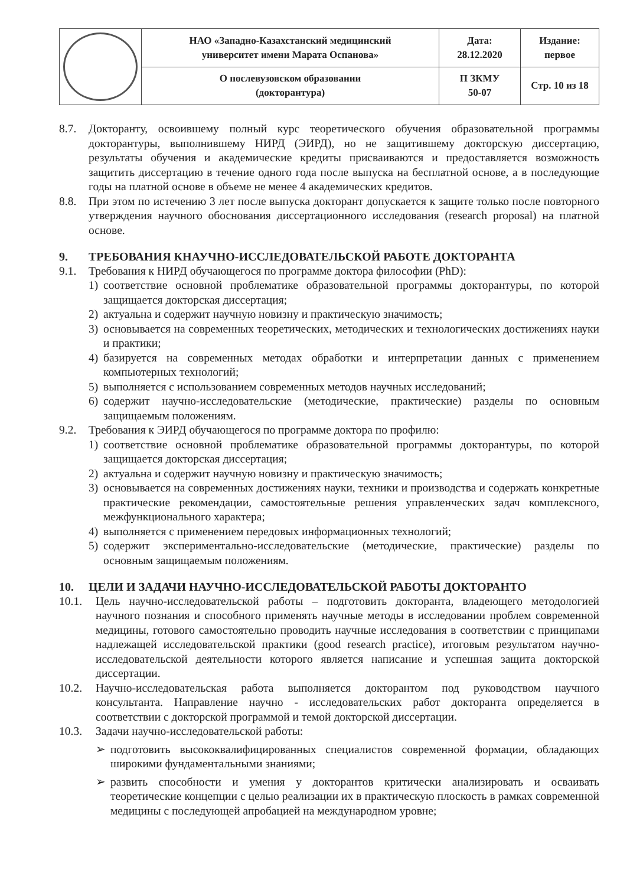| | НАО «Западно-Казахстанский медицинский университет имени Марата Оспанова» | Дата: 28.12.2020 | Издание: первое |
| | О послевузовском образовании (докторантура) | П ЗКМУ 50-07 | Стр. 10 из 18 |
8.7. Докторанту, освоившему полный курс теоретического обучения образовательной программы докторантуры, выполнившему НИРД (ЭИРД), но не защитившему докторскую диссертацию, результаты обучения и академические кредиты присваиваются и предоставляется возможность защитить диссертацию в течение одного года после выпуска на бесплатной основе, а в последующие годы на платной основе в объеме не менее 4 академических кредитов.
8.8. При этом по истечению 3 лет после выпуска докторант допускается к защите только после повторного утверждения научного обоснования диссертационного исследования (research proposal) на платной основе.
9. ТРЕБОВАНИЯ КНАУЧНО-ИССЛЕДОВАТЕЛЬСКОЙ РАБОТЕ ДОКТОРАНТА
9.1. Требования к НИРД обучающегося по программе доктора философии (PhD):
1) соответствие основной проблематике образовательной программы докторантуры, по которой защищается докторская диссертация;
2) актуальна и содержит научную новизну и практическую значимость;
3) основывается на современных теоретических, методических и технологических достижениях науки и практики;
4) базируется на современных методах обработки и интерпретации данных с применением компьютерных технологий;
5) выполняется с использованием современных методов научных исследований;
6) содержит научно-исследовательские (методические, практические) разделы по основным защищаемым положениям.
9.2. Требования к ЭИРД обучающегося по программе доктора по профилю:
1) соответствие основной проблематике образовательной программы докторантуры, по которой защищается докторская диссертация;
2) актуальна и содержит научную новизну и практическую значимость;
3) основывается на современных достижениях науки, техники и производства и содержать конкретные практические рекомендации, самостоятельные решения управленческих задач комплексного, межфункционального характера;
4) выполняется с применением передовых информационных технологий;
5) содержит экспериментально-исследовательские (методические, практические) разделы по основным защищаемым положениям.
10. ЦЕЛИ И ЗАДАЧИ НАУЧНО-ИССЛЕДОВАТЕЛЬСКОЙ РАБОТЫ ДОКТОРАНТО
10.1. Цель научно-исследовательской работы – подготовить докторанта, владеющего методологией научного познания и способного применять научные методы в исследовании проблем современной медицины, готового самостоятельно проводить научные исследования в соответствии с принципами надлежащей исследовательской практики (good research practice), итоговым результатом научно-исследовательской деятельности которого является написание и успешная защита докторской диссертации.
10.2. Научно-исследовательская работа выполняется докторантом под руководством научного консультанта. Направление научно - исследовательских работ докторанта определяется в соответствии с докторской программой и темой докторской диссертации.
10.3. Задачи научно-исследовательской работы:
➢ подготовить высококвалифицированных специалистов современной формации, обладающих широкими фундаментальными знаниями;
➢ развить способности и умения у докторантов критически анализировать и осваивать теоретические концепции с целью реализации их в практическую плоскость в рамках современной медицины с последующей апробацией на международном уровне;